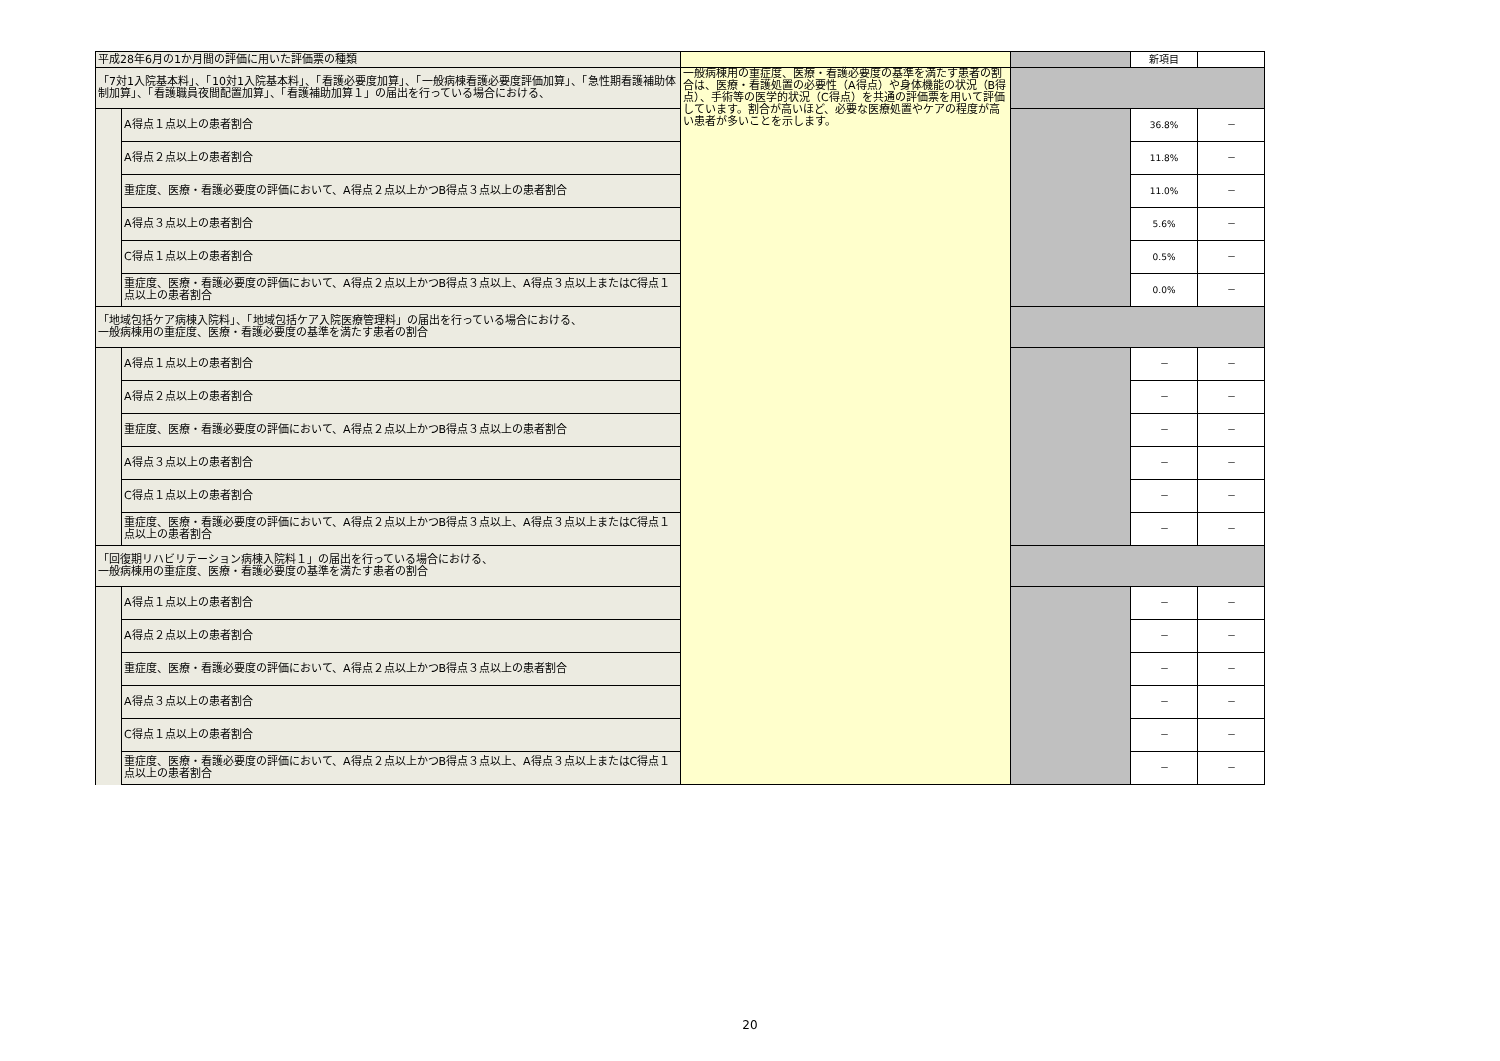| 平成28年6月の1か月間の評価に用いた評価票の種類 | | | | 新項目 | |
| 「7対1入院基本料」、「10対1入院基本料」、「看護必要度加算」、「一般病棟看護必要度評価加算」、「急性期看護補助体制加算」、「看護職員夜間配置加算」、「看護補助加算１」の届出を行っている場合における、 | | 一般病棟用の重症度、医療・看護必要度の基準を満たす患者の割合は、医療・看護処置の必要性（A得点）や身体機能の状況（B得点）、手術等の医学的状況（C得点）を共通の評価票を用いて評価しています。割合が高いほど、必要な医療処置やケアの程度が高い患者が多いことを示します。 | | | |
| | A得点１点以上の患者割合 | | | 36.8% | － |
| | A得点２点以上の患者割合 | | | 11.8% | － |
| | 重症度、医療・看護必要度の評価において、A得点２点以上かつB得点３点以上の患者割合 | | | 11.0% | － |
| | A得点３点以上の患者割合 | | | 5.6% | － |
| | C得点１点以上の患者割合 | | | 0.5% | － |
| | 重症度、医療・看護必要度の評価において、A得点２点以上かつB得点３点以上、A得点３点以上またはC得点１点以上の患者割合 | | | 0.0% | － |
| 「地域包括ケア病棟入院料」、「地域包括ケア入院医療管理料」の届出を行っている場合における、 一般病棟用の重症度、医療・看護必要度の基準を満たす患者の割合 | | | | | |
| | A得点１点以上の患者割合 | | | － | － |
| | A得点２点以上の患者割合 | | | － | － |
| | 重症度、医療・看護必要度の評価において、A得点２点以上かつB得点３点以上の患者割合 | | | － | － |
| | A得点３点以上の患者割合 | | | － | － |
| | C得点１点以上の患者割合 | | | － | － |
| | 重症度、医療・看護必要度の評価において、A得点２点以上かつB得点３点以上、A得点３点以上またはC得点１点以上の患者割合 | | | － | － |
| 「回復期リハビリテーション病棟入院料１」の届出を行っている場合における、 一般病棟用の重症度、医療・看護必要度の基準を満たす患者の割合 | | | | | |
| | A得点１点以上の患者割合 | | | － | － |
| | A得点２点以上の患者割合 | | | － | － |
| | 重症度、医療・看護必要度の評価において、A得点２点以上かつB得点３点以上の患者割合 | | | － | － |
| | A得点３点以上の患者割合 | | | － | － |
| | C得点１点以上の患者割合 | | | － | － |
| | 重症度、医療・看護必要度の評価において、A得点２点以上かつB得点３点以上、A得点３点以上またはC得点１点以上の患者割合 | | | － | － |
20